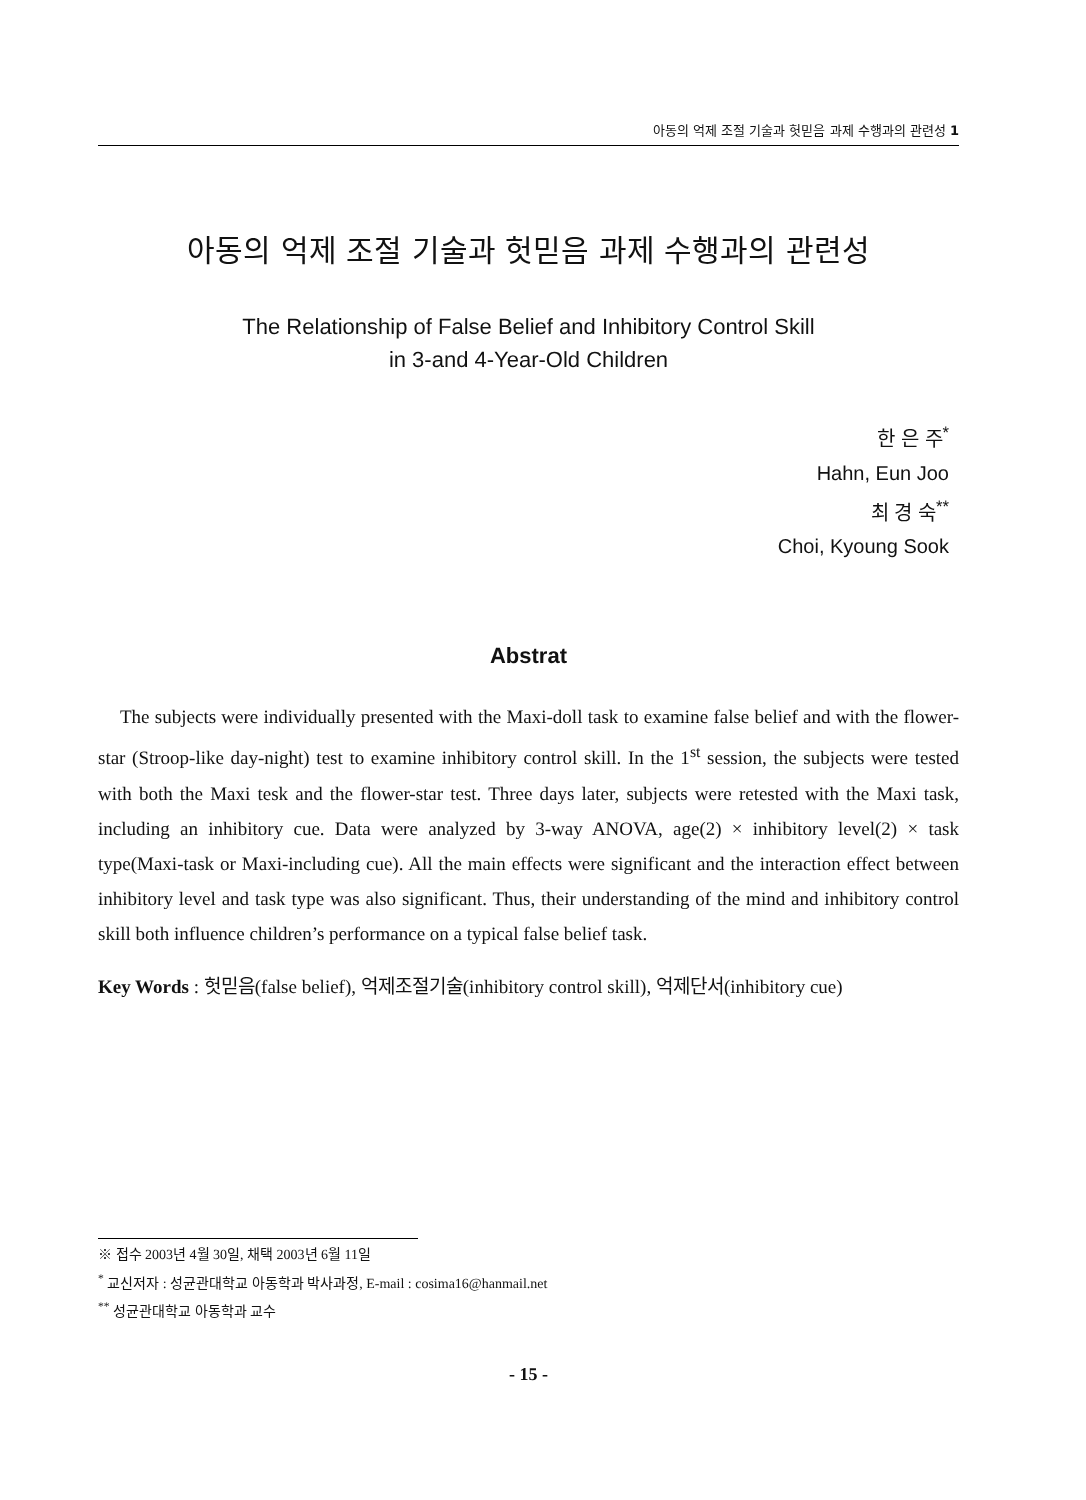아동의 억제 조절 기술과 헛믿음 과제 수행과의 관련성 1
아동의 억제 조절 기술과 헛믿음 과제 수행과의 관련성
The Relationship of False Belief and Inhibitory Control Skill
in 3-and 4-Year-Old Children
한 은 주<sup>*</sup>
Hahn, Eun Joo
최 경 숙<sup>**</sup>
Choi, Kyoung Sook
Abstrat
The subjects were individually presented with the Maxi-doll task to examine false belief and with the flower-star (Stroop-like day-night) test to examine inhibitory control skill. In the 1<sup>st</sup> session, the subjects were tested with both the Maxi tesk and the flower-star test. Three days later, subjects were retested with the Maxi task, including an inhibitory cue. Data were analyzed by 3-way ANOVA, age(2) × inhibitory level(2) × task type(Maxi-task or Maxi-including cue). All the main effects were significant and the interaction effect between inhibitory level and task type was also significant. Thus, their understanding of the mind and inhibitory control skill both influence children’s performance on a typical false belief task.
Key Words : 헛믿음(false belief), 억제조절기술(inhibitory control skill), 억제단서(inhibitory cue)
※ 접수 2003년 4월 30일, 채택 2003년 6월 11일
<sup>*</sup> 교신저자 : 성균관대학교 아동학과 박사과정, E-mail : cosima16@hanmail.net
<sup>**</sup> 성균관대학교 아동학과 교수
- 15 -